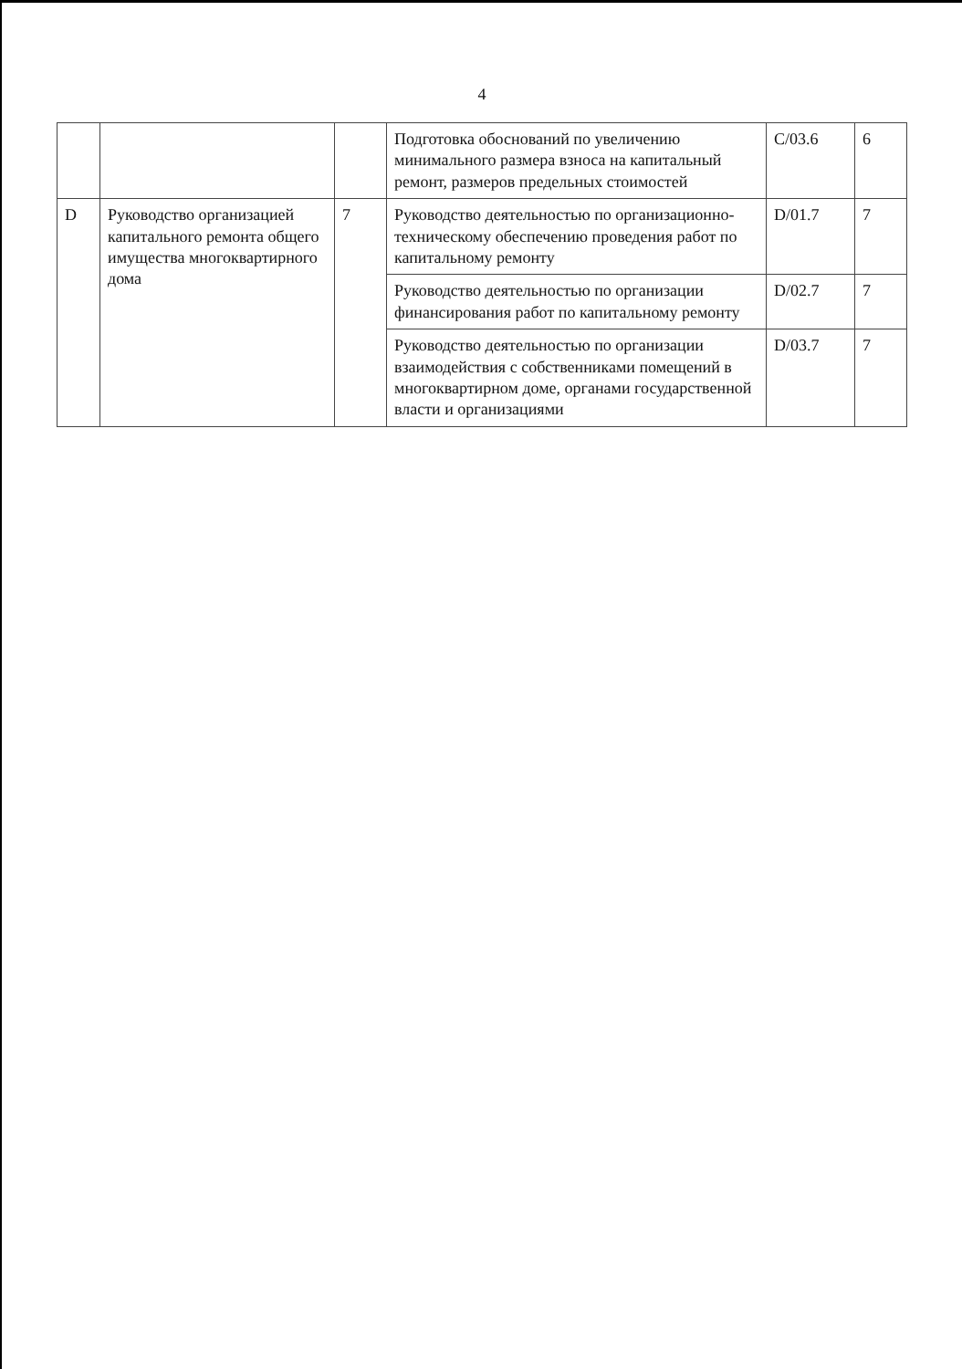4
| | | | Подготовка обоснований по увеличению минимального размера взноса на капитальный ремонт, размеров предельных стоимостей | C/03.6 | 6 |
| D | Руководство организацией капитального ремонта общего имущества многоквартирного дома | 7 | Руководство деятельностью по организационно-техническому обеспечению проведения работ по капитальному ремонту | D/01.7 | 7 |
| | | | Руководство деятельностью по организации финансирования работ по капитальному ремонту | D/02.7 | 7 |
| | | | Руководство деятельностью по организации взаимодействия с собственниками помещений в многоквартирном доме, органами государственной власти и организациями | D/03.7 | 7 |